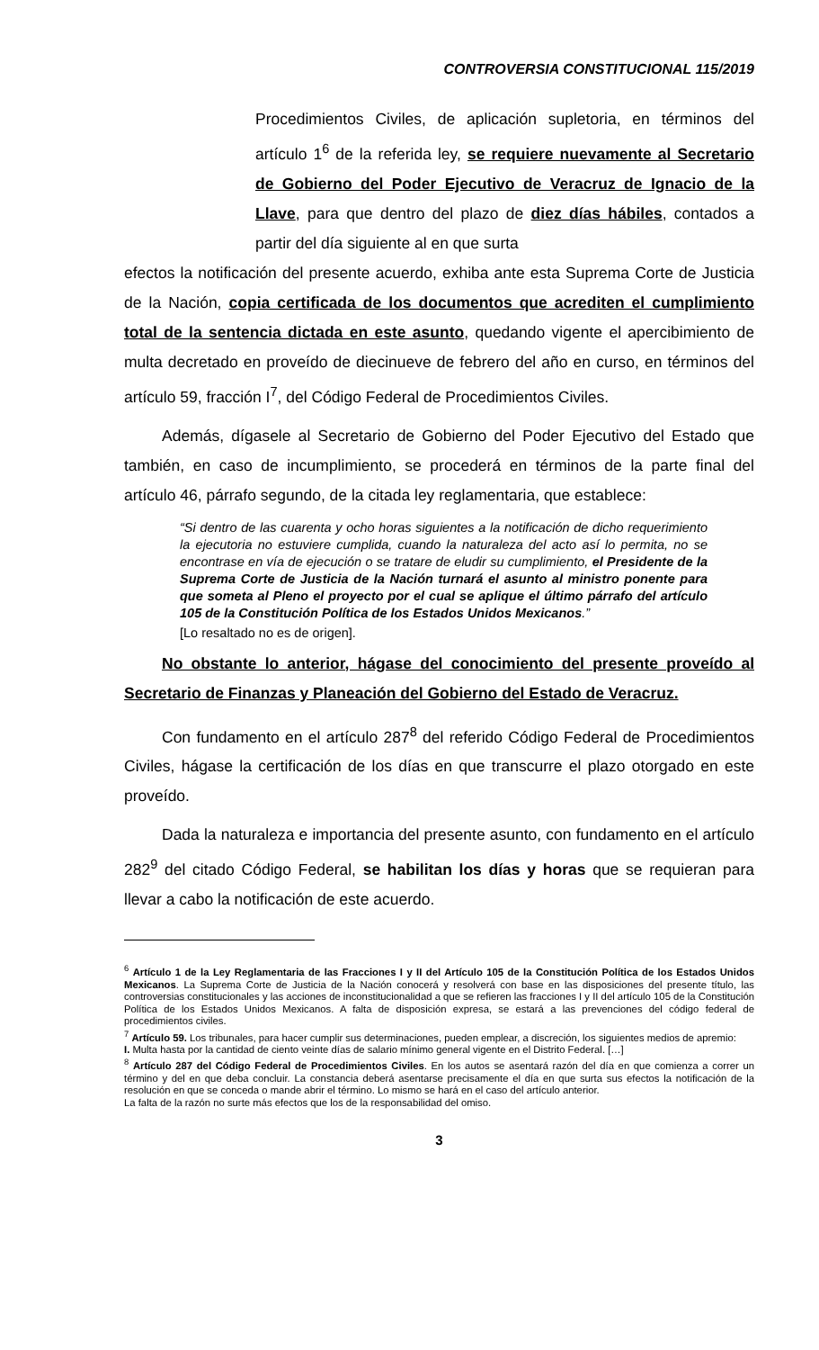CONTROVERSIA CONSTITUCIONAL 115/2019
Procedimientos Civiles, de aplicación supletoria, en términos del artículo 1<sup>6</sup> de la referida ley, se requiere nuevamente al Secretario de Gobierno del Poder Ejecutivo de Veracruz de Ignacio de la Llave, para que dentro del plazo de diez días hábiles, contados a partir del día siguiente al en que surta
efectos la notificación del presente acuerdo, exhiba ante esta Suprema Corte de Justicia de la Nación, copia certificada de los documentos que acrediten el cumplimiento total de la sentencia dictada en este asunto, quedando vigente el apercibimiento de multa decretado en proveído de diecinueve de febrero del año en curso, en términos del artículo 59, fracción I<sup>7</sup>, del Código Federal de Procedimientos Civiles.
Además, dígasele al Secretario de Gobierno del Poder Ejecutivo del Estado que también, en caso de incumplimiento, se procederá en términos de la parte final del artículo 46, párrafo segundo, de la citada ley reglamentaria, que establece:
“Si dentro de las cuarenta y ocho horas siguientes a la notificación de dicho requerimiento la ejecutoria no estuviere cumplida, cuando la naturaleza del acto así lo permita, no se encontrase en vía de ejecución o se tratare de eludir su cumplimiento, el Presidente de la Suprema Corte de Justicia de la Nación turnará el asunto al ministro ponente para que someta al Pleno el proyecto por el cual se aplique el último párrafo del artículo 105 de la Constitución Política de los Estados Unidos Mexicanos.”
[Lo resaltado no es de origen].
No obstante lo anterior, hágase del conocimiento del presente proveído al Secretario de Finanzas y Planeación del Gobierno del Estado de Veracruz.
Con fundamento en el artículo 287<sup>8</sup> del referido Código Federal de Procedimientos Civiles, hágase la certificación de los días en que transcurre el plazo otorgado en este proveído.
Dada la naturaleza e importancia del presente asunto, con fundamento en el artículo 282<sup>9</sup> del citado Código Federal, se habilitan los días y horas que se requieran para llevar a cabo la notificación de este acuerdo.
<sup>6</sup> Artículo 1 de la Ley Reglamentaria de las Fracciones I y II del Artículo 105 de la Constitución Política de los Estados Unidos Mexicanos. La Suprema Corte de Justicia de la Nación conocerá y resolverá con base en las disposiciones del presente título, las controversias constitucionales y las acciones de inconstitucionalidad a que se refieren las fracciones I y II del artículo 105 de la Constitución Política de los Estados Unidos Mexicanos. A falta de disposición expresa, se estará a las prevenciones del código federal de procedimientos civiles.
<sup>7</sup> Artículo 59. Los tribunales, para hacer cumplir sus determinaciones, pueden emplear, a discreción, los siguientes medios de apremio:
I. Multa hasta por la cantidad de ciento veinte días de salario mínimo general vigente en el Distrito Federal. […]
<sup>8</sup> Artículo 287 del Código Federal de Procedimientos Civiles. En los autos se asentará razón del día en que comienza a correr un término y del en que deba concluir. La constancia deberá asentarse precisamente el día en que surta sus efectos la notificación de la resolución en que se conceda o mande abrir el término. Lo mismo se hará en el caso del artículo anterior.
La falta de la razón no surte más efectos que los de la responsabilidad del omiso.
3